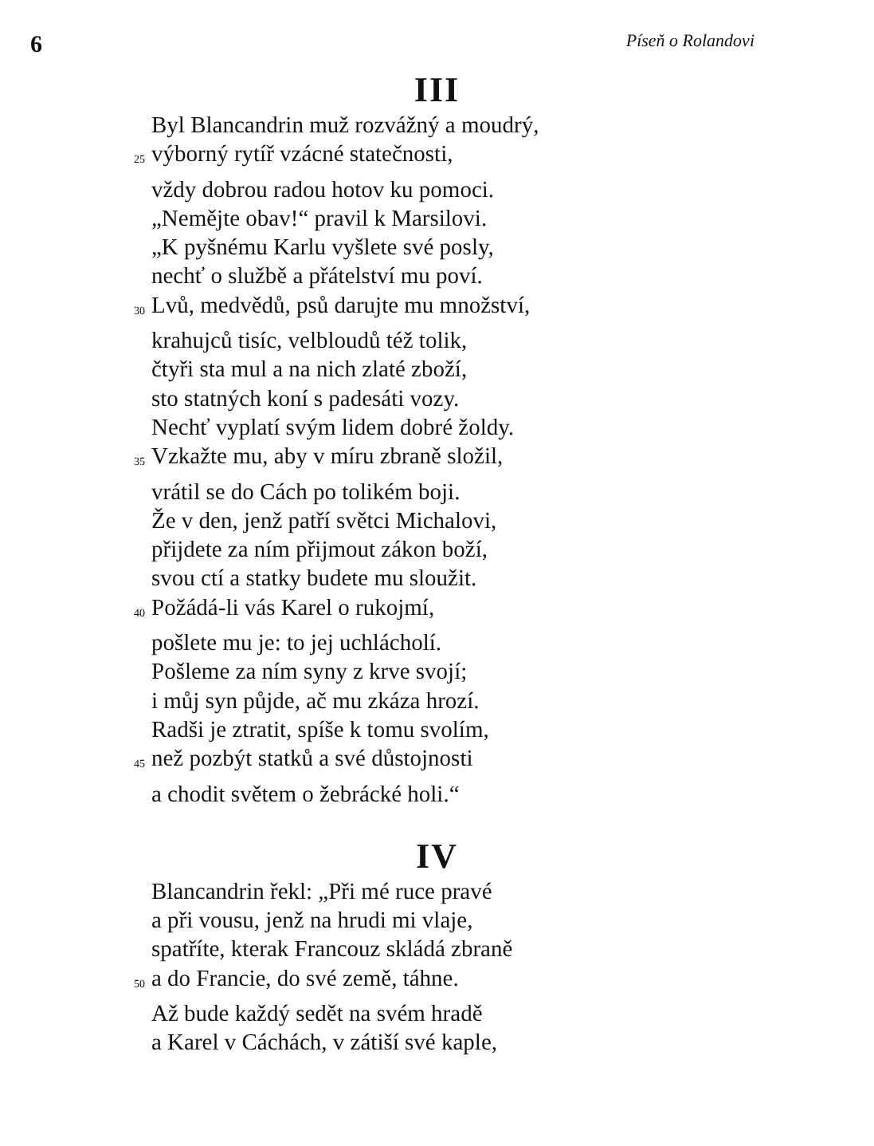6 Píseň o Rolandovi
III
Byl Blancandrin muž rozvážný a moudrý,
25 výborný rytíř vzácné statečnosti,
vždy dobrou radou hotov ku pomoci.
„Nemějte obav!“ pravil k Marsilovi.
„K pyšnému Karlu vyšlete své posly,
nechť o službě a přátelství mu poví.
30 Lvů, medvědů, psů darujte mu množství,
krahujců tisíc, velbloudů též tolik,
čtyři sta mul a na nich zlaté zboží,
sto statných koní s padesáti vozy.
Nechť vyplatí svým lidem dobré žoldy.
35 Vzkažte mu, aby v míru zbraně složil,
vrátil se do Cách po tolikém boji.
Že v den, jenž patří světci Michalovi,
přijdete za ním přijmout zákon boží,
svou ctí a statky budete mu sloužit.
40 Požádá-li vás Karel o rukojmí,
pošlete mu je: to jej uchlácholí.
Pošleme za ním syny z krve svojí;
i můj syn půjde, ač mu zkáza hrozí.
Radši je ztratit, spíše k tomu svolím,
45 než pozbýt statků a své důstojnosti
a chodit světem o žebrácké holi.“
IV
Blancandrin řekl: „Při mé ruce pravé
a při vousu, jenž na hrudi mi vlaje,
spatříte, kterak Francouz skládá zbraně
50 a do Francie, do své země, táhne.
Až bude každý sedět na svém hradě
a Karel v Cáchách, v zátiší své kaple,